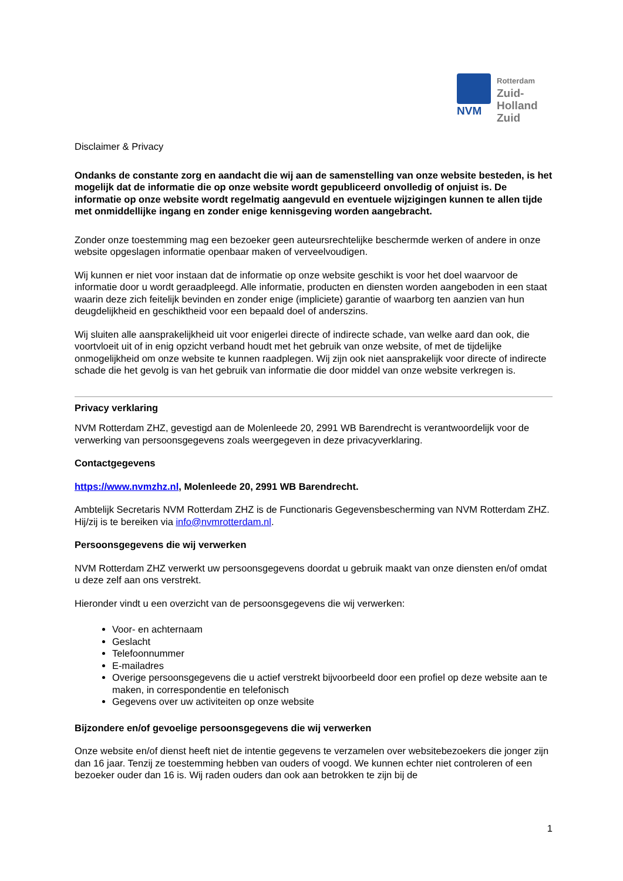NVM
Rotterdam
Zuid-
Holland
Zuid
Disclaimer & Privacy
Ondanks de constante zorg en aandacht die wij aan de samenstelling van onze website besteden, is het mogelijk dat de informatie die op onze website wordt gepubliceerd onvolledig of onjuist is. De informatie op onze website wordt regelmatig aangevuld en eventuele wijzigingen kunnen te allen tijde met onmiddellijke ingang en zonder enige kennisgeving worden aangebracht.
Zonder onze toestemming mag een bezoeker geen auteursrechtelijke beschermde werken of andere in onze website opgeslagen informatie openbaar maken of verveelvoudigen.
Wij kunnen er niet voor instaan dat de informatie op onze website geschikt is voor het doel waarvoor de informatie door u wordt geraadpleegd. Alle informatie, producten en diensten worden aangeboden in een staat waarin deze zich feitelijk bevinden en zonder enige (impliciete) garantie of waarborg ten aanzien van hun deugdelijkheid en geschiktheid voor een bepaald doel of anderszins.
Wij sluiten alle aansprakelijkheid uit voor enigerlei directe of indirecte schade, van welke aard dan ook, die voortvloeit uit of in enig opzicht verband houdt met het gebruik van onze website, of met de tijdelijke onmogelijkheid om onze website te kunnen raadplegen. Wij zijn ook niet aansprakelijk voor directe of indirecte schade die het gevolg is van het gebruik van informatie die door middel van onze website verkregen is.
Privacy verklaring
NVM Rotterdam ZHZ, gevestigd aan de Molenleede 20, 2991 WB Barendrecht is verantwoordelijk voor de verwerking van persoonsgegevens zoals weergegeven in deze privacyverklaring.
Contactgegevens
https://www.nvmzhz.nl, Molenleede 20, 2991 WB Barendrecht.
Ambtelijk Secretaris NVM Rotterdam ZHZ is de Functionaris Gegevensbescherming van NVM Rotterdam ZHZ. Hij/zij is te bereiken via info@nvmrotterdam.nl.
Persoonsgegevens die wij verwerken
NVM Rotterdam ZHZ verwerkt uw persoonsgegevens doordat u gebruik maakt van onze diensten en/of omdat u deze zelf aan ons verstrekt.
Hieronder vindt u een overzicht van de persoonsgegevens die wij verwerken:
Voor- en achternaam
Geslacht
Telefoonnummer
E-mailadres
Overige persoonsgegevens die u actief verstrekt bijvoorbeeld door een profiel op deze website aan te maken, in correspondentie en telefonisch
Gegevens over uw activiteiten op onze website
Bijzondere en/of gevoelige persoonsgegevens die wij verwerken
Onze website en/of dienst heeft niet de intentie gegevens te verzamelen over websitebezoekers die jonger zijn dan 16 jaar. Tenzij ze toestemming hebben van ouders of voogd. We kunnen echter niet controleren of een bezoeker ouder dan 16 is. Wij raden ouders dan ook aan betrokken te zijn bij de
1